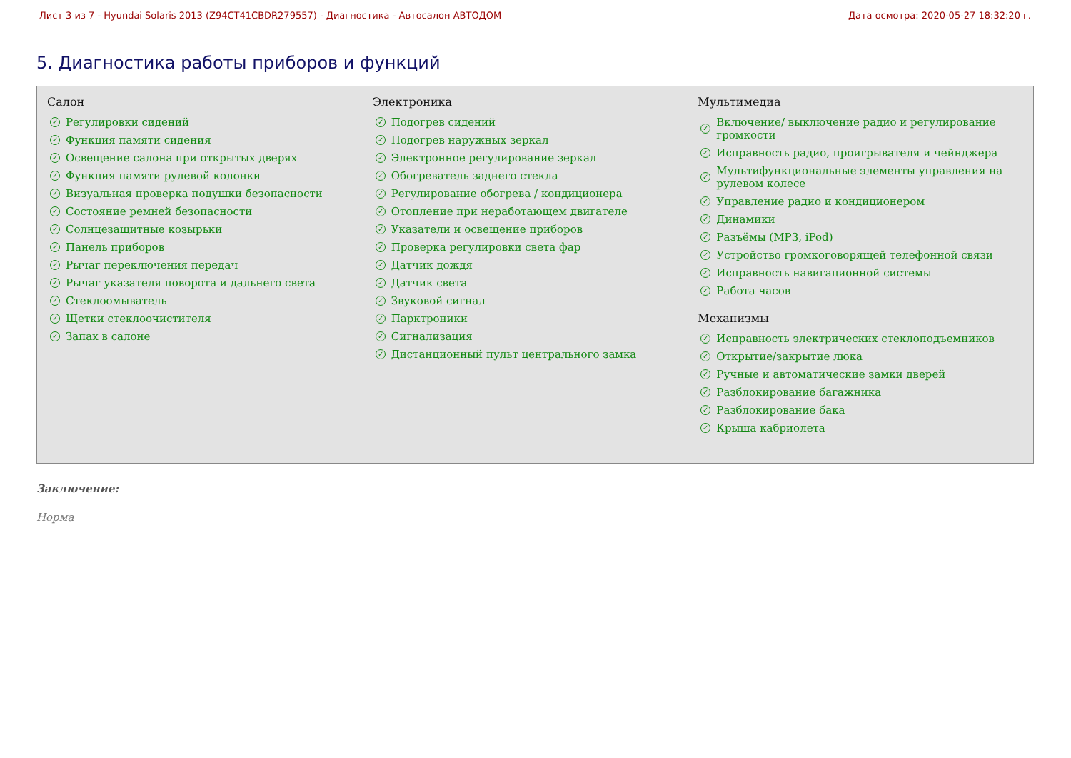Лист 3 из 7 - Hyundai Solaris 2013 (Z94CT41CBDR279557) - Диагностика - Автосалон АВТОДОМ Дата осмотра: 2020-05-27 18:32:20 г.
5. Диагностика работы приборов и функций
Салон
✓ Регулировки сидений
✓ Функция памяти сидения
✓ Освещение салона при открытых дверях
✓ Функция памяти рулевой колонки
✓ Визуальная проверка подушки безопасности
✓ Состояние ремней безопасности
✓ Солнцезащитные козырьки
✓ Панель приборов
✓ Рычаг переключения передач
✓ Рычаг указателя поворота и дальнего света
✓ Стеклоомыватель
✓ Щетки стеклоочистителя
✓ Запах в салоне
Электроника
✓ Подогрев сидений
✓ Подогрев наружных зеркал
✓ Электронное регулирование зеркал
✓ Обогреватель заднего стекла
✓ Регулирование обогрева / кондиционера
✓ Отопление при неработающем двигателе
✓ Указатели и освещение приборов
✓ Проверка регулировки света фар
✓ Датчик дождя
✓ Датчик света
✓ Звуковой сигнал
✓ Парктроники
✓ Сигнализация
✓ Дистанционный пульт центрального замка
Мультимедиа
✓ Включение/ выключение радио и регулирование громкости
✓ Исправность радио, проигрывателя и чейнджера
✓ Мультифункциональные элементы управления на рулевом колесе
✓ Управление радио и кондиционером
✓ Динамики
✓ Разъёмы (MP3, iPod)
✓ Устройство громкоговорящей телефонной связи
✓ Исправность навигационной системы
✓ Работа часов
Механизмы
✓ Исправность электрических стеклоподъемников
✓ Открытие/закрытие люка
✓ Ручные и автоматические замки дверей
✓ Разблокирование багажника
✓ Разблокирование бака
✓ Крыша кабриолета
Заключение:
Норма